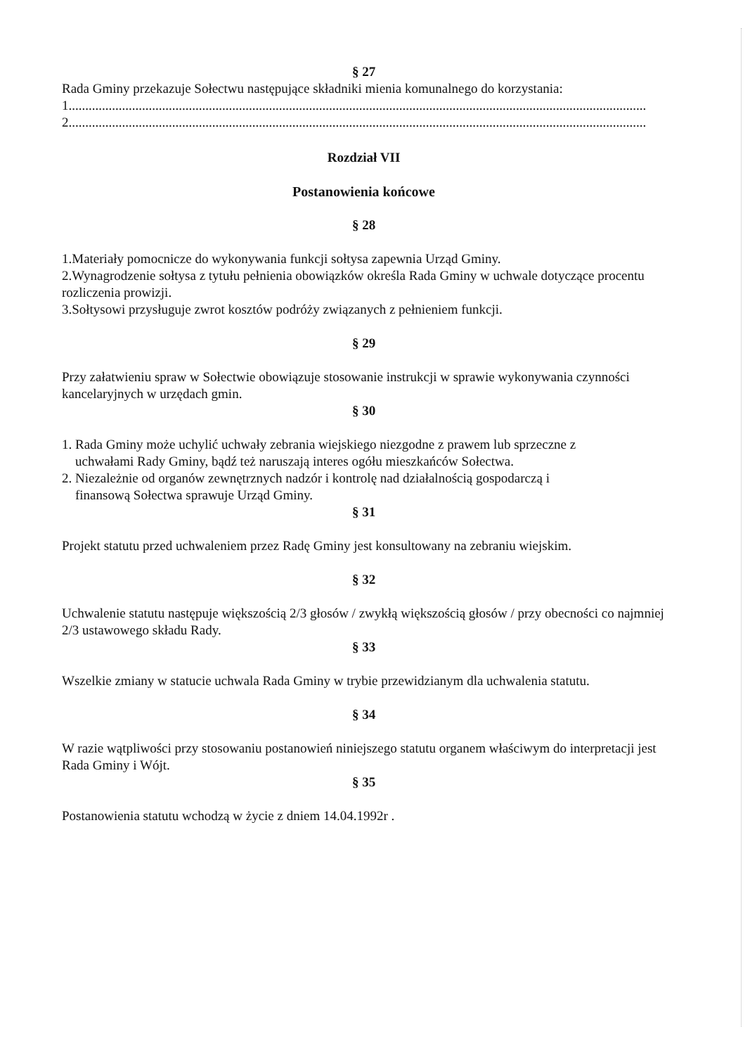§ 27
Rada Gminy przekazuje Sołectwu następujące składniki mienia komunalnego do korzystania:
1.............................................................................................................................................................................
2.............................................................................................................................................................................
Rozdział VII
Postanowienia końcowe
§ 28
1.Materiały pomocnicze do wykonywania funkcji sołtysa zapewnia Urząd Gminy.
2.Wynagrodzenie sołtysa z tytułu pełnienia obowiązków określa Rada Gminy w uchwale dotyczące procentu rozliczenia prowizji.
3.Sołtysowi przysługuje zwrot kosztów podróży związanych z pełnieniem funkcji.
§ 29
Przy załatwieniu spraw w Sołectwie obowiązuje stosowanie instrukcji w sprawie wykonywania czynności kancelaryjnych w urzędach gmin.
§ 30
1. Rada Gminy może uchylić uchwały zebrania wiejskiego niezgodne z prawem lub sprzeczne z
uchwałami Rady Gminy, bądź też naruszają interes ogółu mieszkańców Sołectwa.
2. Niezależnie od organów zewnętrznych nadzór i kontrolę nad działalnością gospodarczą i
finansową Sołectwa sprawuje Urząd Gminy.
§ 31
Projekt statutu przed uchwaleniem przez Radę Gminy jest konsultowany na zebraniu wiejskim.
§ 32
Uchwalenie statutu następuje większością 2/3 głosów / zwykłą większością głosów / przy obecności co najmniej 2/3 ustawowego składu Rady.
§ 33
Wszelkie zmiany w statucie uchwala Rada Gminy w trybie przewidzianym dla uchwalenia statutu.
§ 34
W razie wątpliwości przy stosowaniu postanowień niniejszego statutu organem właściwym do interpretacji jest Rada Gminy i Wójt.
§ 35
Postanowienia statutu wchodzą w życie z dniem 14.04.1992r .